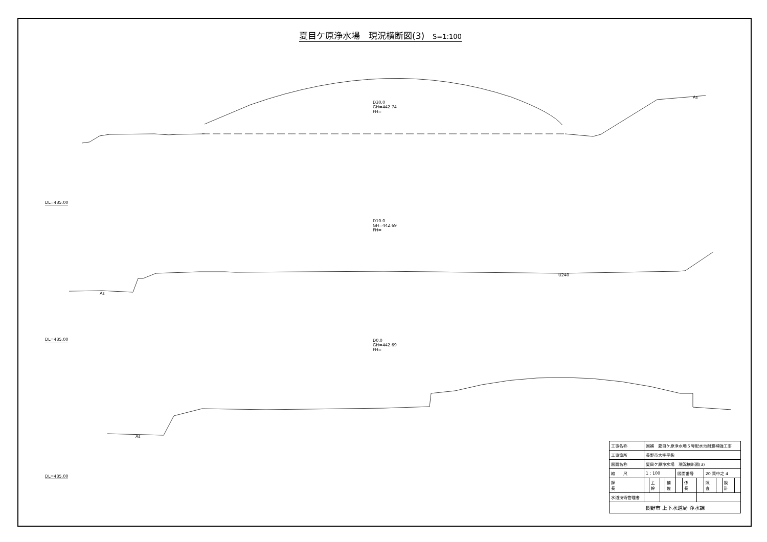夏目ケ原浄水場　現況横断図(3) S=1:100
D30.0
GH=442.74
FH=
D10.0
GH=442.69
FH=
D0.0
GH=442.69
FH=
As
As
U240
As
DL=435.00
DL=435.00
DL=435.00
| 工事名称 | 国補 夏目ケ原浄水場５号配水池耐震補強工事 | | | | | | | | | | |
| 工事箇所 | 長野市大字平柴 | | | | | | | | | | |
| 図面名称 | 夏目ケ原浄水場 現況横断図(3) | | | | | | | | | | |
| 縮 尺 | 1 : 100 | | | | 図面番号 | | | 20 葉中之 4 | | | |
| 課 長 | | 主 幹 | | 補 佐 | | 係 長 | | 照 査 | | 設 計 | |
| 水道技術管理者 | | | | | | | | | | | |
| 長野市 上下水道局 浄水課 | | | | | | | | | | | |